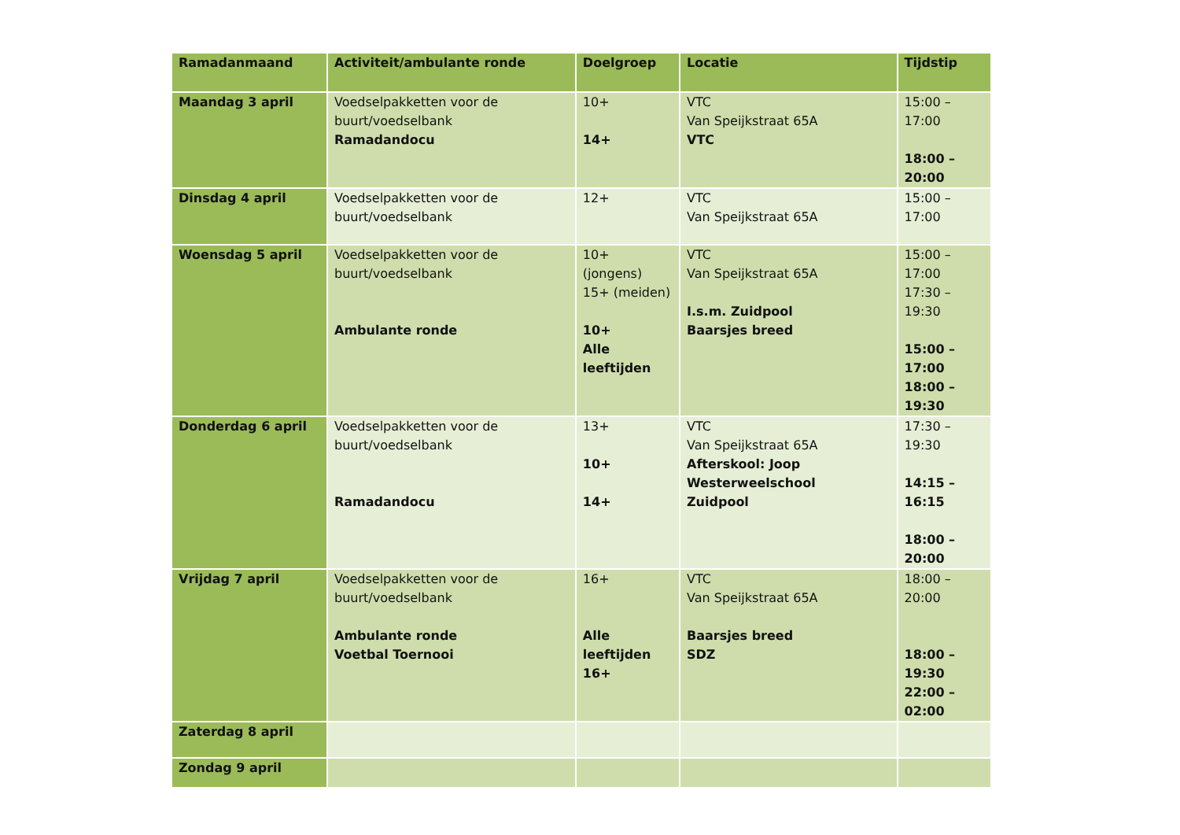| Ramadanmaand | Activiteit/ambulante ronde | Doelgroep | Locatie | Tijdstip |
| --- | --- | --- | --- | --- |
| Maandag 3 april | Voedselpakketten voor de buurt/voedselbank Ramadandocu | 10+ 14+ | VTC Van Speijkstraat 65A VTC | 15:00 – 17:00 18:00 – 20:00 |
| Dinsdag 4 april | Voedselpakketten voor de buurt/voedselbank | 12+ | VTC Van Speijkstraat 65A | 15:00 – 17:00 |
| Woensdag 5 april | Voedselpakketten voor de buurt/voedselbank Ambulante ronde | 10+ (jongens) 15+ (meiden) 10+ Alle leeftijden | VTC Van Speijkstraat 65A I.s.m. Zuidpool Baarsjes breed | 15:00 – 17:00 17:30 – 19:30 15:00 – 17:00 18:00 – 19:30 |
| Donderdag 6 april | Voedselpakketten voor de buurt/voedselbank Ramadandocu | 13+ 10+ 14+ | VTC Van Speijkstraat 65A Afterskool: Joop Westerweelschool Zuidpool | 17:30 – 19:30 14:15 – 16:15 18:00 – 20:00 |
| Vrijdag 7 april | Voedselpakketten voor de buurt/voedselbank Ambulante ronde Voetbal Toernooi | 16+ Alle leeftijden 16+ | VTC Van Speijkstraat 65A Baarsjes breed SDZ | 18:00 – 20:00 18:00 – 19:30 22:00 – 02:00 |
| Zaterdag 8 april | | | | |
| Zondag 9 april | | | | |